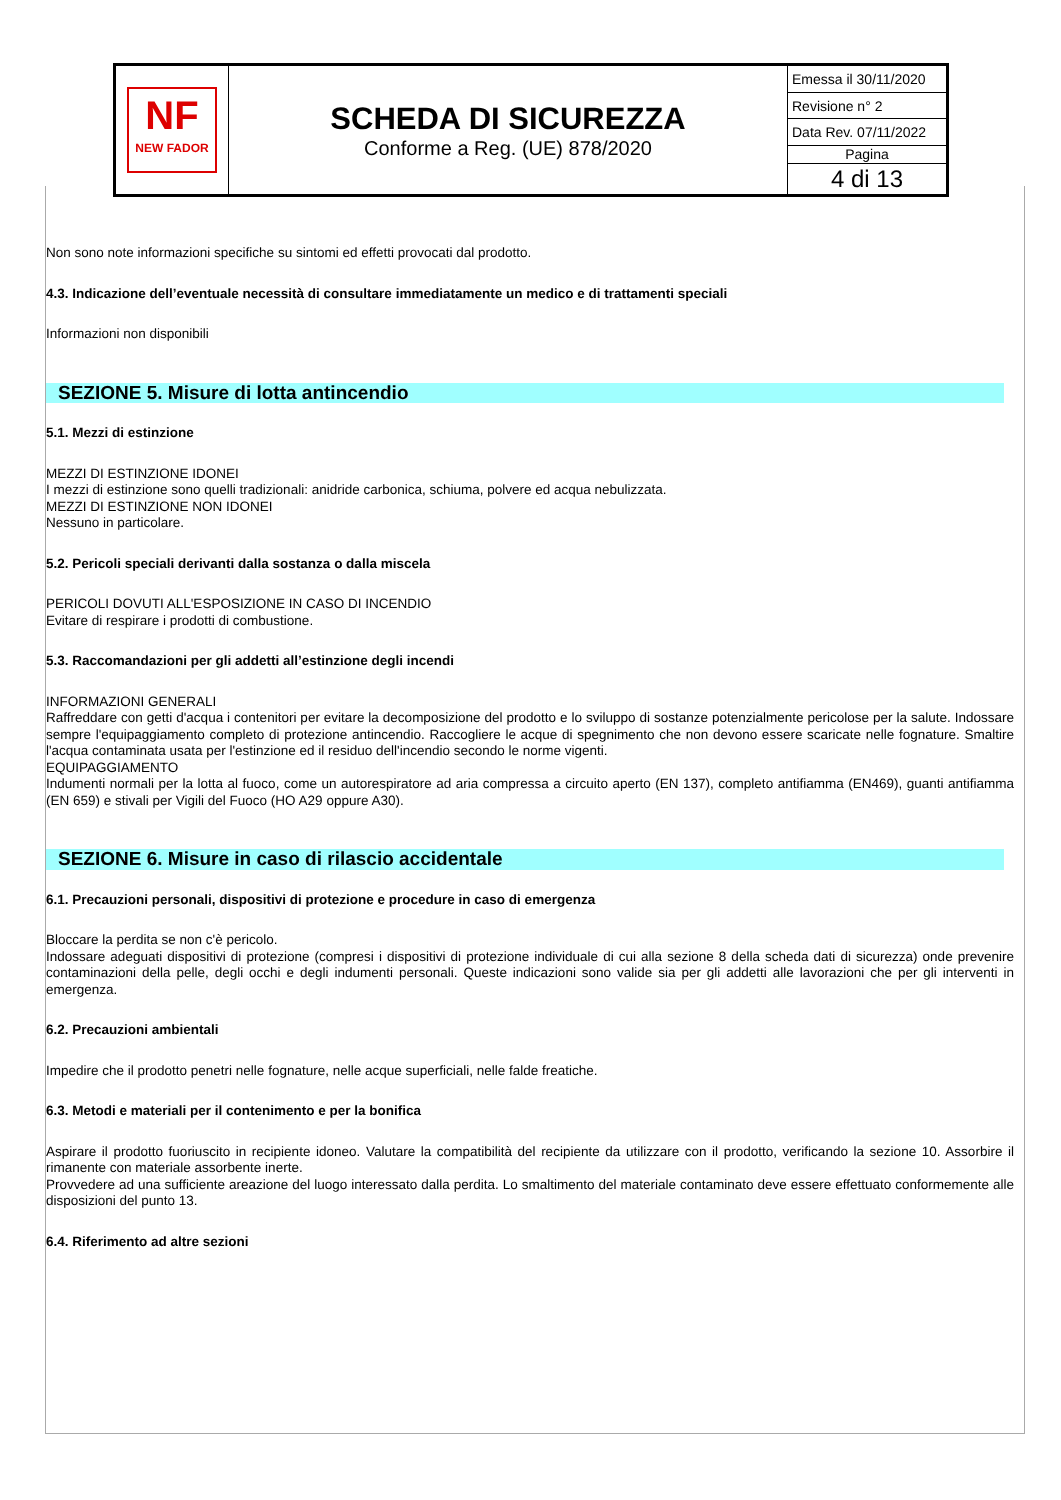| NF NEW FADOR | SCHEDA DI SICUREZZA Conforme a Reg. (UE) 878/2020 | Emessa il 30/11/2020 |
| | | Revisione n° 2 |
| | | Data Rev. 07/11/2022 |
| | | Pagina |
| | | 4 di 13 |
Non sono note informazioni specifiche su sintomi ed effetti provocati dal prodotto.
4.3. Indicazione dell’eventuale necessità di consultare immediatamente un medico e di trattamenti speciali
Informazioni non disponibili
SEZIONE 5. Misure di lotta antincendio
5.1. Mezzi di estinzione
MEZZI DI ESTINZIONE IDONEI
I mezzi di estinzione sono quelli tradizionali: anidride carbonica, schiuma, polvere ed acqua nebulizzata.
MEZZI DI ESTINZIONE NON IDONEI
Nessuno in particolare.
5.2. Pericoli speciali derivanti dalla sostanza o dalla miscela
PERICOLI DOVUTI ALL'ESPOSIZIONE IN CASO DI INCENDIO
Evitare di respirare i prodotti di combustione.
5.3. Raccomandazioni per gli addetti all’estinzione degli incendi
INFORMAZIONI GENERALI
Raffreddare con getti d'acqua i contenitori per evitare la decomposizione del prodotto e lo sviluppo di sostanze potenzialmente pericolose per la salute. Indossare sempre l'equipaggiamento completo di protezione antincendio. Raccogliere le acque di spegnimento che non devono essere scaricate nelle fognature. Smaltire l'acqua contaminata usata per l'estinzione ed il residuo dell'incendio secondo le norme vigenti.
EQUIPAGGIAMENTO
Indumenti normali per la lotta al fuoco, come un autorespiratore ad aria compressa a circuito aperto (EN 137), completo antifiamma (EN469), guanti antifiamma (EN 659) e stivali per Vigili del Fuoco (HO A29 oppure A30).
SEZIONE 6. Misure in caso di rilascio accidentale
6.1. Precauzioni personali, dispositivi di protezione e procedure in caso di emergenza
Bloccare la perdita se non c'è pericolo.
Indossare adeguati dispositivi di protezione (compresi i dispositivi di protezione individuale di cui alla sezione 8 della scheda dati di sicurezza) onde prevenire contaminazioni della pelle, degli occhi e degli indumenti personali. Queste indicazioni sono valide sia per gli addetti alle lavorazioni che per gli interventi in emergenza.
6.2. Precauzioni ambientali
Impedire che il prodotto penetri nelle fognature, nelle acque superficiali, nelle falde freatiche.
6.3. Metodi e materiali per il contenimento e per la bonifica
Aspirare il prodotto fuoriuscito in recipiente idoneo. Valutare la compatibilità del recipiente da utilizzare con il prodotto, verificando la sezione 10. Assorbire il rimanente con materiale assorbente inerte.
Provvedere ad una sufficiente areazione del luogo interessato dalla perdita. Lo smaltimento del materiale contaminato deve essere effettuato conformemente alle disposizioni del punto 13.
6.4. Riferimento ad altre sezioni